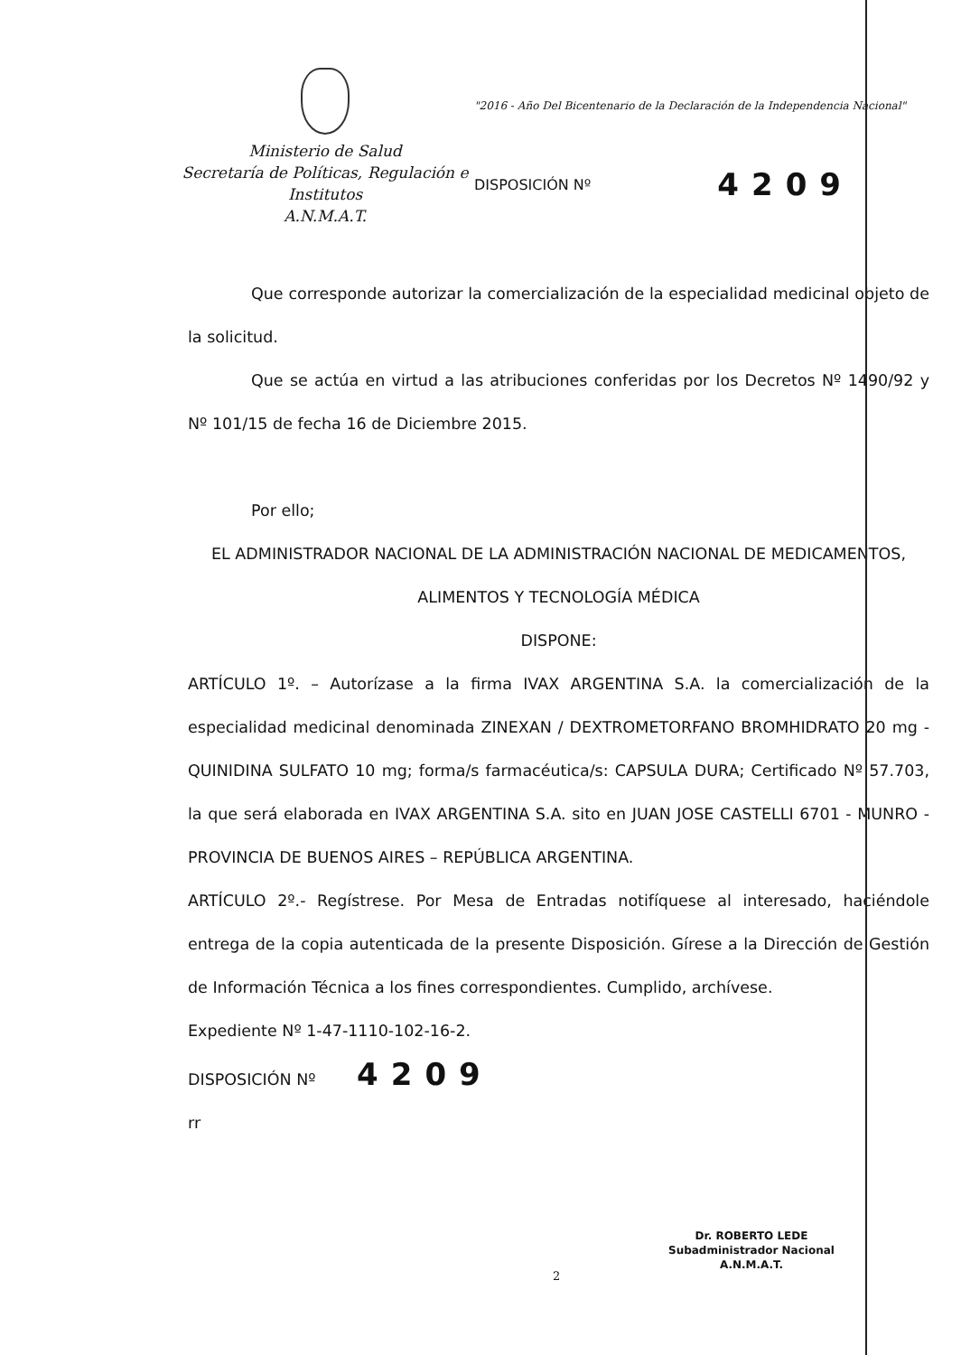Ministerio de Salud
Secretaría de Políticas, Regulación e
Institutos
A.N.M.A.T.
"2016 - Año Del Bicentenario de la Declaración de la Independencia Nacional"
DISPOSICIÓN Nº 4209
Que corresponde autorizar la comercialización de la especialidad medicinal objeto de la solicitud.
Que se actúa en virtud a las atribuciones conferidas por los Decretos Nº 1490/92 y Nº 101/15 de fecha 16 de Diciembre 2015.
Por ello;
EL ADMINISTRADOR NACIONAL DE LA ADMINISTRACIÓN NACIONAL DE MEDICAMENTOS, ALIMENTOS Y TECNOLOGÍA MÉDICA
DISPONE:
ARTÍCULO 1º. – Autorízase a la firma IVAX ARGENTINA S.A. la comercialización de la especialidad medicinal denominada ZINEXAN / DEXTROMETORFANO BROMHIDRATO 20 mg - QUINIDINA SULFATO 10 mg; forma/s farmacéutica/s: CAPSULA DURA; Certificado Nº 57.703, la que será elaborada en IVAX ARGENTINA S.A. sito en JUAN JOSE CASTELLI 6701 - MUNRO - PROVINCIA DE BUENOS AIRES – REPÚBLICA ARGENTINA.
ARTÍCULO 2º.- Regístrese. Por Mesa de Entradas notifíquese al interesado, haciéndole entrega de la copia autenticada de la presente Disposición. Gírese a la Dirección de Gestión de Información Técnica a los fines correspondientes. Cumplido, archívese.
Expediente Nº 1-47-1110-102-16-2.
DISPOSICIÓN Nº 4209
rr
Dr. ROBERTO LEDE
Subadministrador Nacional
A.N.M.A.T.
2